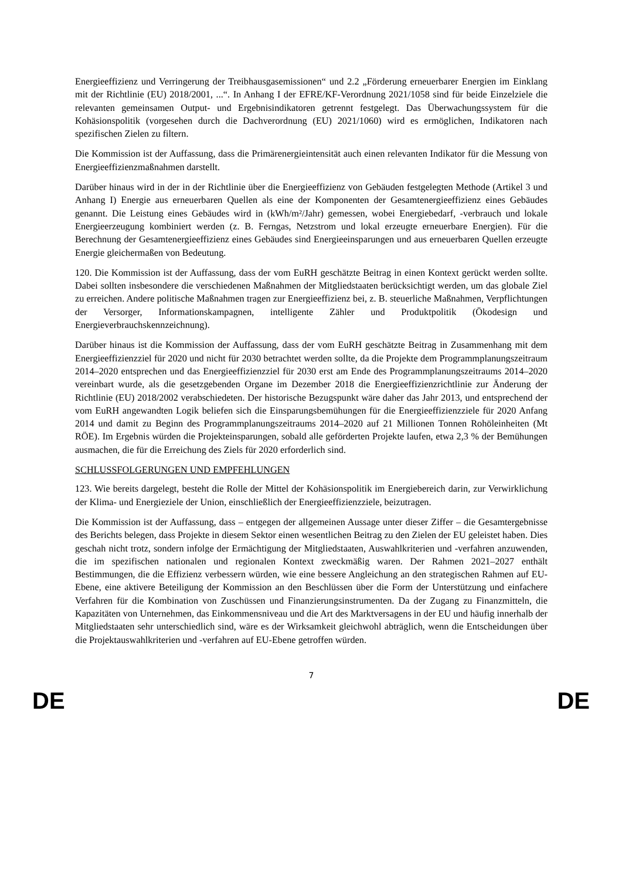Energieeffizienz und Verringerung der Treibhausgasemissionen“ und 2.2 „Förderung erneuerbarer Energien im Einklang mit der Richtlinie (EU) 2018/2001, ...“. In Anhang I der EFRE/KF-Verordnung 2021/1058 sind für beide Einzelziele die relevanten gemeinsamen Output- und Ergebnisindikatoren getrennt festgelegt. Das Überwachungssystem für die Kohäsionspolitik (vorgesehen durch die Dachverordnung (EU) 2021/1060) wird es ermöglichen, Indikatoren nach spezifischen Zielen zu filtern.
Die Kommission ist der Auffassung, dass die Primärenergieintensität auch einen relevanten Indikator für die Messung von Energieeffizienzmaßnahmen darstellt.
Darüber hinaus wird in der in der Richtlinie über die Energieeffizienz von Gebäuden festgelegten Methode (Artikel 3 und Anhang I) Energie aus erneuerbaren Quellen als eine der Komponenten der Gesamtenergieeffizienz eines Gebäudes genannt. Die Leistung eines Gebäudes wird in (kWh/m²/Jahr) gemessen, wobei Energiebedarf, -verbrauch und lokale Energieerzeugung kombiniert werden (z. B. Ferngas, Netzstrom und lokal erzeugte erneuerbare Energien). Für die Berechnung der Gesamtenergieeffizienz eines Gebäudes sind Energieeinsparungen und aus erneuerbaren Quellen erzeugte Energie gleichermaßen von Bedeutung.
120. Die Kommission ist der Auffassung, dass der vom EuRH geschätzte Beitrag in einen Kontext gerückt werden sollte. Dabei sollten insbesondere die verschiedenen Maßnahmen der Mitgliedstaaten berücksichtigt werden, um das globale Ziel zu erreichen. Andere politische Maßnahmen tragen zur Energieeffizienz bei, z. B. steuerliche Maßnahmen, Verpflichtungen der Versorger, Informationskampagnen, intelligente Zähler und Produktpolitik (Ökodesign und Energieverbrauchskennzeichnung).
Darüber hinaus ist die Kommission der Auffassung, dass der vom EuRH geschätzte Beitrag in Zusammenhang mit dem Energieeffizienzziel für 2020 und nicht für 2030 betrachtet werden sollte, da die Projekte dem Programmplanungszeitraum 2014–2020 entsprechen und das Energieeffizienzziel für 2030 erst am Ende des Programmplanungszeitraums 2014–2020 vereinbart wurde, als die gesetzgebenden Organe im Dezember 2018 die Energieeffizienzrichtlinie zur Änderung der Richtlinie (EU) 2018/2002 verabschiedeten. Der historische Bezugspunkt wäre daher das Jahr 2013, und entsprechend der vom EuRH angewandten Logik beliefen sich die Einsparungsbemühungen für die Energieeffizienzziele für 2020 Anfang 2014 und damit zu Beginn des Programmplanungszeitraums 2014–2020 auf 21 Millionen Tonnen Rohöleinheiten (Mt RÖE). Im Ergebnis würden die Projekteinsparungen, sobald alle geförderten Projekte laufen, etwa 2,3 % der Bemühungen ausmachen, die für die Erreichung des Ziels für 2020 erforderlich sind.
SCHLUSSFOLGERUNGEN UND EMPFEHLUNGEN
123. Wie bereits dargelegt, besteht die Rolle der Mittel der Kohäsionspolitik im Energiebereich darin, zur Verwirklichung der Klima- und Energieziele der Union, einschließlich der Energieeffizienzziele, beizutragen.
Die Kommission ist der Auffassung, dass – entgegen der allgemeinen Aussage unter dieser Ziffer – die Gesamtergebnisse des Berichts belegen, dass Projekte in diesem Sektor einen wesentlichen Beitrag zu den Zielen der EU geleistet haben. Dies geschah nicht trotz, sondern infolge der Ermächtigung der Mitgliedstaaten, Auswahlkriterien und -verfahren anzuwenden, die im spezifischen nationalen und regionalen Kontext zweckmäßig waren. Der Rahmen 2021–2027 enthält Bestimmungen, die die Effizienz verbessern würden, wie eine bessere Angleichung an den strategischen Rahmen auf EU-Ebene, eine aktivere Beteiligung der Kommission an den Beschlüssen über die Form der Unterstützung und einfachere Verfahren für die Kombination von Zuschüssen und Finanzierungsinstrumenten. Da der Zugang zu Finanzmitteln, die Kapazitäten von Unternehmen, das Einkommensniveau und die Art des Marktversagens in der EU und häufig innerhalb der Mitgliedstaaten sehr unterschiedlich sind, wäre es der Wirksamkeit gleichwohl abträglich, wenn die Entscheidungen über die Projektauswahlkriterien und -verfahren auf EU-Ebene getroffen würden.
7
DE DE